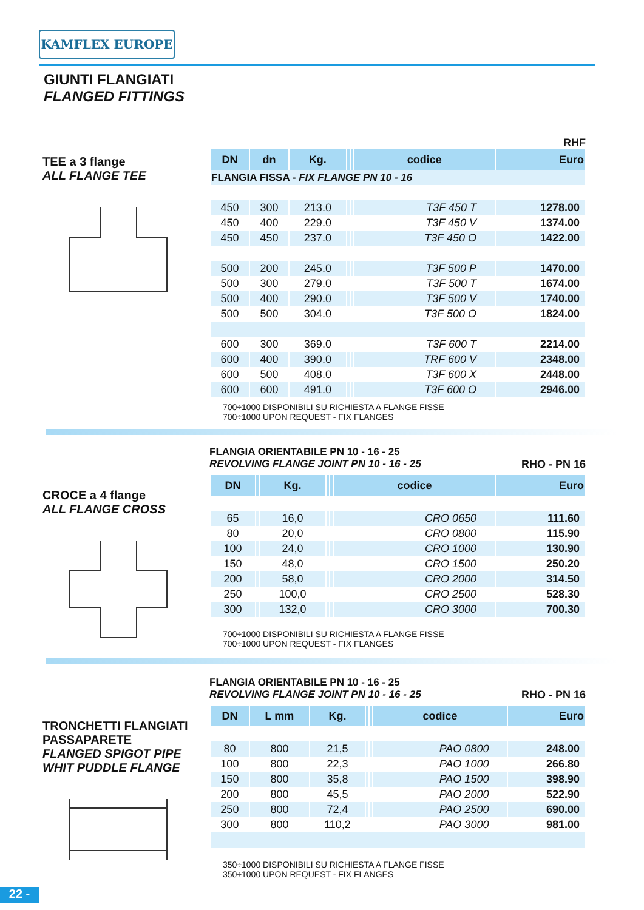KAMFLEX EUROPE
GIUNTI FLANGIATI
FLANGED FITTINGS
TEE a 3 flange
ALL FLANGE TEE
RHF
| DN | dn | Kg. | | | codice | Euro |
| --- | --- | --- | --- | --- | --- | --- |
| FLANGIA FISSA - FIX FLANGE PN 10 - 16 | | | | | | |
| 450 | 300 | 213.0 | | | T3F 450 T | 1278.00 |
| 450 | 400 | 229.0 | | | T3F 450 V | 1374.00 |
| 450 | 450 | 237.0 | | | T3F 450 O | 1422.00 |
| 500 | 200 | 245.0 | | | T3F 500 P | 1470.00 |
| 500 | 300 | 279.0 | | | T3F 500 T | 1674.00 |
| 500 | 400 | 290.0 | | | T3F 500 V | 1740.00 |
| 500 | 500 | 304.0 | | | T3F 500 O | 1824.00 |
| 600 | 300 | 369.0 | | | T3F 600 T | 2214.00 |
| 600 | 400 | 390.0 | | | TRF 600 V | 2348.00 |
| 600 | 500 | 408.0 | | | T3F 600 X | 2448.00 |
| 600 | 600 | 491.0 | | | T3F 600 O | 2946.00 |
700÷1000 DISPONIBILI SU RICHIESTA A FLANGE FISSE
700÷1000 UPON REQUEST - FIX FLANGES
CROCE a 4 flange
ALL FLANGE CROSS
FLANGIA ORIENTABILE PN 10 - 16 - 25
REVOLVING FLANGE JOINT PN 10 - 16 - 25 RHO - PN 16
| DN | | Kg. | | | codice | Euro |
| --- | --- | --- | --- | --- | --- | --- |
| 65 | | 16,0 | | | CRO 0650 | 111.60 |
| 80 | | 20,0 | | | CRO 0800 | 115.90 |
| 100 | | 24,0 | | | CRO 1000 | 130.90 |
| 150 | | 48,0 | | | CRO 1500 | 250.20 |
| 200 | | 58,0 | | | CRO 2000 | 314.50 |
| 250 | | 100,0 | | | CRO 2500 | 528.30 |
| 300 | | 132,0 | | | CRO 3000 | 700.30 |
700÷1000 DISPONIBILI SU RICHIESTA A FLANGE FISSE
700÷1000 UPON REQUEST - FIX FLANGES
TRONCHETTI FLANGIATI PASSAPARETE
FLANGED SPIGOT PIPE WHIT PUDDLE FLANGE
FLANGIA ORIENTABILE PN 10 - 16 - 25
REVOLVING FLANGE JOINT PN 10 - 16 - 25 RHO - PN 16
| DN | L mm | Kg. | | | codice | Euro |
| --- | --- | --- | --- | --- | --- | --- |
| 80 | 800 | 21,5 | | | PAO 0800 | 248.00 |
| 100 | 800 | 22,3 | | | PAO 1000 | 266.80 |
| 150 | 800 | 35,8 | | | PAO 1500 | 398.90 |
| 200 | 800 | 45,5 | | | PAO 2000 | 522.90 |
| 250 | 800 | 72,4 | | | PAO 2500 | 690.00 |
| 300 | 800 | 110,2 | | | PAO 3000 | 981.00 |
350÷1000 DISPONIBILI SU RICHIESTA A FLANGE FISSE
350÷1000 UPON REQUEST - FIX FLANGES
22 -